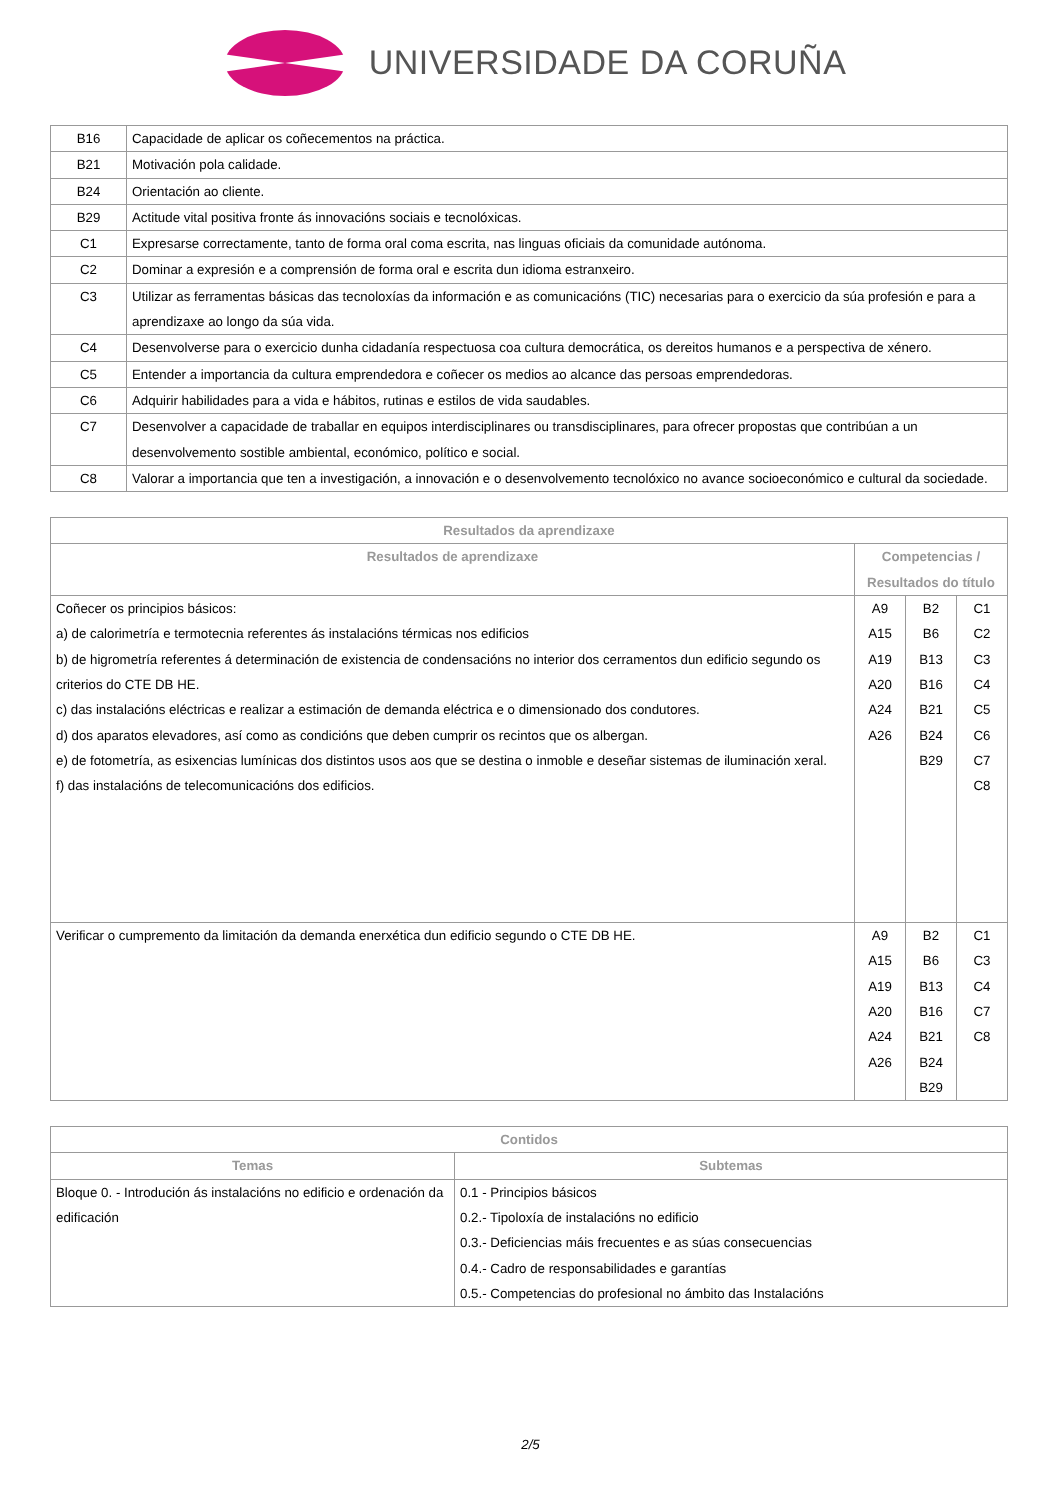UNIVERSIDADE DA CORUÑA
| B16 | Capacidade de aplicar os coñecementos na práctica. |
| B21 | Motivación pola calidade. |
| B24 | Orientación ao cliente. |
| B29 | Actitude vital positiva fronte ás innovacións sociais e tecnolóxicas. |
| C1 | Expresarse correctamente, tanto de forma oral coma escrita, nas linguas oficiais da comunidade autónoma. |
| C2 | Dominar a expresión e a comprensión de forma oral e escrita dun idioma estranxeiro. |
| C3 | Utilizar as ferramentas básicas das tecnoloxías da información e as comunicacións (TIC) necesarias para o exercicio da súa profesión e para a aprendizaxe ao longo da súa vida. |
| C4 | Desenvolverse para o exercicio dunha cidadanía respectuosa coa cultura democrática, os dereitos humanos e a perspectiva de xénero. |
| C5 | Entender a importancia da cultura emprendedora e coñecer os medios ao alcance das persoas emprendedoras. |
| C6 | Adquirir habilidades para a vida e hábitos, rutinas e estilos de vida saudables. |
| C7 | Desenvolver a capacidade de traballar en equipos interdisciplinares ou transdisciplinares, para ofrecer propostas que contribúan a un desenvolvemento sostible ambiental, económico, político e social. |
| C8 | Valorar a importancia que ten a investigación, a innovación e o desenvolvemento tecnolóxico no avance socioeconómico e cultural da sociedade. |
| Resultados da aprendizaxe | | | |
| --- | --- | --- | --- |
| Resultados de aprendizaxe | Competencias / Resultados do título | | |
| Coñecer os principios básicos: a) de calorimetría e termotecnia referentes ás instalacións térmicas nos edificios b) de higrometría referentes á determinación de existencia de condensacións no interior dos cerramentos dun edificio segundo os criterios do CTE DB HE. c) das instalacións eléctricas e realizar a estimación de demanda eléctrica e o dimensionado dos condutores. d) dos aparatos elevadores, así como as condicións que deben cumprir os recintos que os albergan. e) de fotometría, as esixencias lumínicas dos distintos usos aos que se destina o inmoble e deseñar sistemas de iluminación xeral. f) das instalacións de telecomunicacións dos edificios. | A9 A15 A19 A20 A24 A26 | B2 B6 B13 B16 B21 B24 B29 | C1 C2 C3 C4 C5 C6 C7 C8 |
| Verificar o cumpremento da limitación da demanda enerxética dun edificio segundo o CTE DB HE. | A9 A15 A19 A20 A24 A26 | B2 B6 B13 B16 B21 B24 B29 | C1 C3 C4 C7 C8 |
| Contidos | |
| --- | --- |
| Temas | Subtemas |
| Bloque 0. - Introdución ás instalacións no edificio e ordenación da edificación | 0.1 - Principios básicos 0.2.- Tipoloxía de instalacións no edificio 0.3.- Deficiencias máis frecuentes e as súas consecuencias 0.4.- Cadro de responsabilidades e garantías 0.5.- Competencias do profesional no ámbito das Instalacións |
2/5